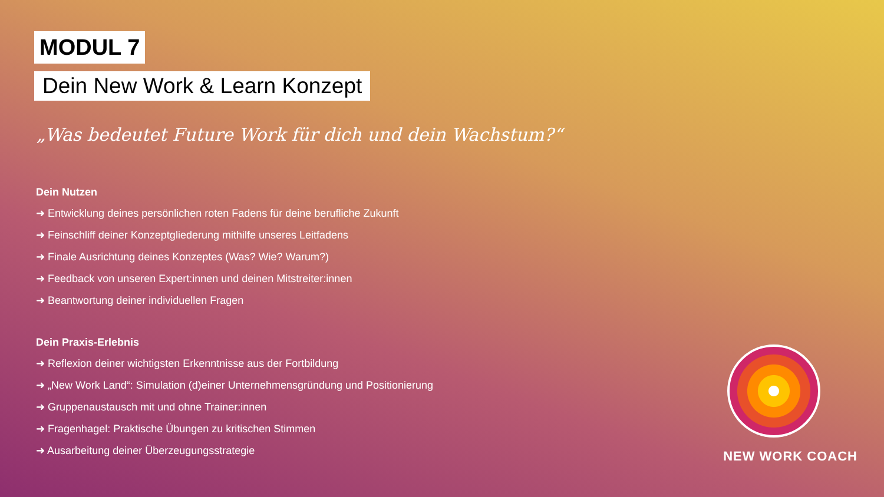MODUL 7
Dein New Work & Learn Konzept
„Was bedeutet Future Work für dich und dein Wachstum?“
Dein Nutzen
➜ Entwicklung deines persönlichen roten Fadens für deine berufliche Zukunft
➜ Feinschliff deiner Konzeptgliederung mithilfe unseres Leitfadens
➜ Finale Ausrichtung deines Konzeptes (Was? Wie? Warum?)
➜ Feedback von unseren Expert:innen und deinen Mitstreiter:innen
➜ Beantwortung deiner individuellen Fragen
Dein Praxis-Erlebnis
➜ Reflexion deiner wichtigsten Erkenntnisse aus der Fortbildung
➜ „New Work Land“: Simulation (d)einer Unternehmensgründung und Positionierung
➜ Gruppenaustausch mit und ohne Trainer:innen
➜ Fragenhagel: Praktische Übungen zu kritischen Stimmen
➜ Ausarbeitung deiner Überzeugungsstrategie
NEW WORK COACH